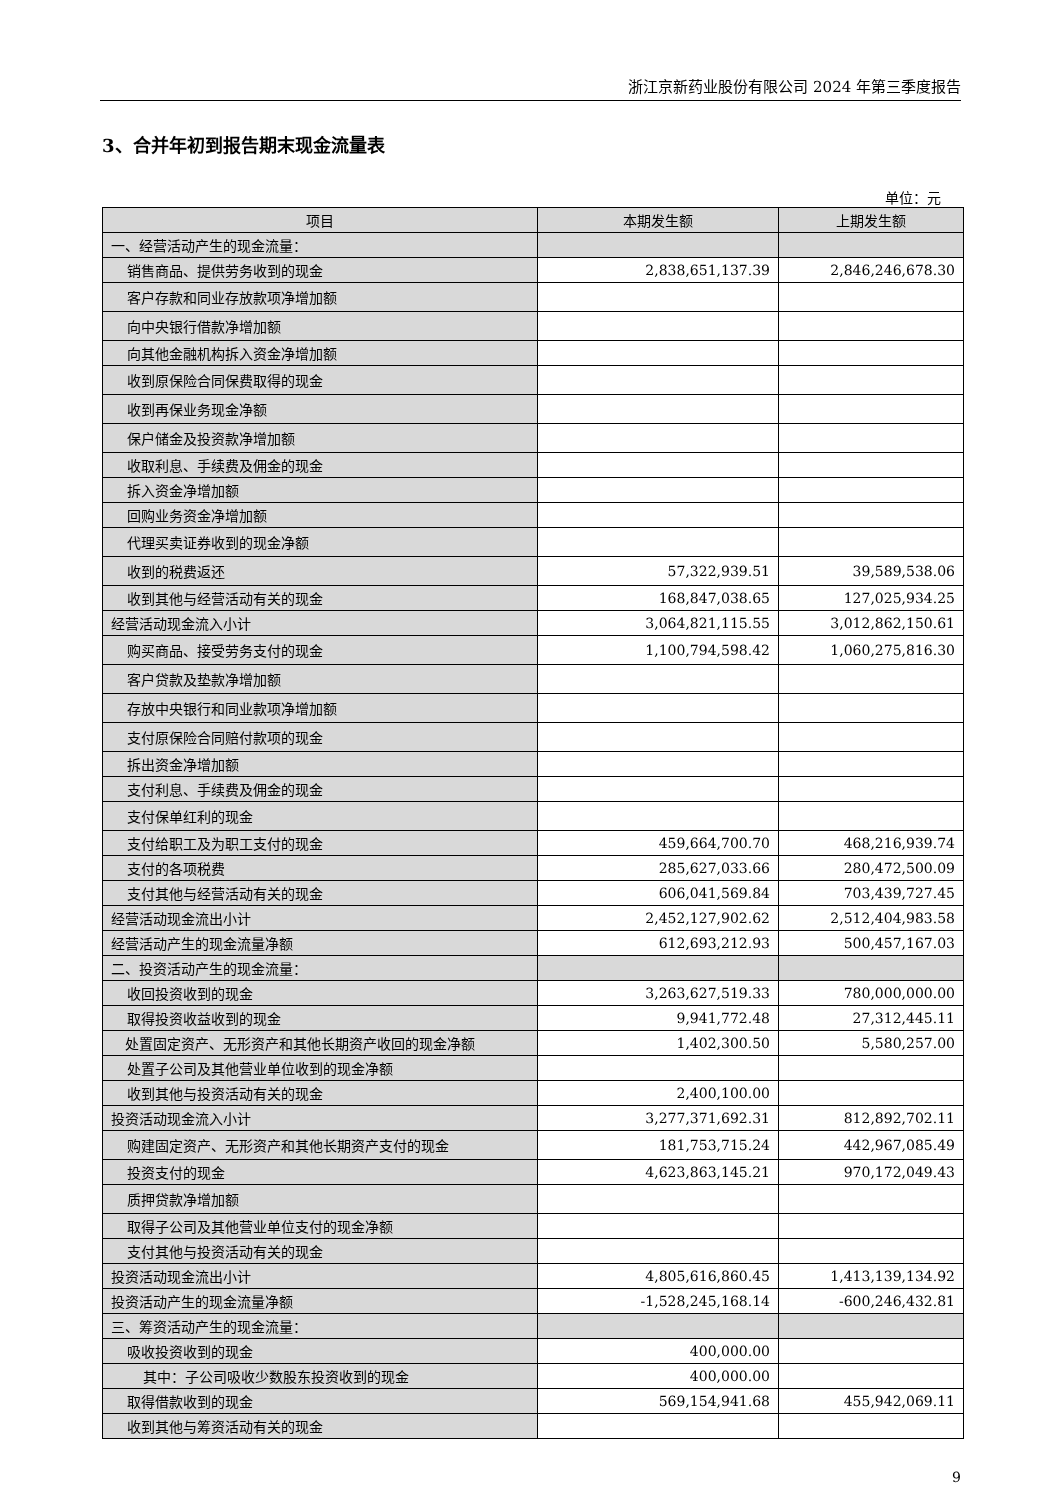浙江京新药业股份有限公司 2024 年第三季度报告
3、合并年初到报告期末现金流量表
单位：元
| 项目 | 本期发生额 | 上期发生额 |
| --- | --- | --- |
| 一、经营活动产生的现金流量： | | |
| 销售商品、提供劳务收到的现金 | 2,838,651,137.39 | 2,846,246,678.30 |
| 客户存款和同业存放款项净增加额 | | |
| 向中央银行借款净增加额 | | |
| 向其他金融机构拆入资金净增加额 | | |
| 收到原保险合同保费取得的现金 | | |
| 收到再保业务现金净额 | | |
| 保户储金及投资款净增加额 | | |
| 收取利息、手续费及佣金的现金 | | |
| 拆入资金净增加额 | | |
| 回购业务资金净增加额 | | |
| 代理买卖证券收到的现金净额 | | |
| 收到的税费返还 | 57,322,939.51 | 39,589,538.06 |
| 收到其他与经营活动有关的现金 | 168,847,038.65 | 127,025,934.25 |
| 经营活动现金流入小计 | 3,064,821,115.55 | 3,012,862,150.61 |
| 购买商品、接受劳务支付的现金 | 1,100,794,598.42 | 1,060,275,816.30 |
| 客户贷款及垫款净增加额 | | |
| 存放中央银行和同业款项净增加额 | | |
| 支付原保险合同赔付款项的现金 | | |
| 拆出资金净增加额 | | |
| 支付利息、手续费及佣金的现金 | | |
| 支付保单红利的现金 | | |
| 支付给职工及为职工支付的现金 | 459,664,700.70 | 468,216,939.74 |
| 支付的各项税费 | 285,627,033.66 | 280,472,500.09 |
| 支付其他与经营活动有关的现金 | 606,041,569.84 | 703,439,727.45 |
| 经营活动现金流出小计 | 2,452,127,902.62 | 2,512,404,983.58 |
| 经营活动产生的现金流量净额 | 612,693,212.93 | 500,457,167.03 |
| 二、投资活动产生的现金流量： | | |
| 收回投资收到的现金 | 3,263,627,519.33 | 780,000,000.00 |
| 取得投资收益收到的现金 | 9,941,772.48 | 27,312,445.11 |
| 处置固定资产、无形资产和其他长期资产收回的现金净额 | 1,402,300.50 | 5,580,257.00 |
| 处置子公司及其他营业单位收到的现金净额 | | |
| 收到其他与投资活动有关的现金 | 2,400,100.00 | |
| 投资活动现金流入小计 | 3,277,371,692.31 | 812,892,702.11 |
| 购建固定资产、无形资产和其他长期资产支付的现金 | 181,753,715.24 | 442,967,085.49 |
| 投资支付的现金 | 4,623,863,145.21 | 970,172,049.43 |
| 质押贷款净增加额 | | |
| 取得子公司及其他营业单位支付的现金净额 | | |
| 支付其他与投资活动有关的现金 | | |
| 投资活动现金流出小计 | 4,805,616,860.45 | 1,413,139,134.92 |
| 投资活动产生的现金流量净额 | -1,528,245,168.14 | -600,246,432.81 |
| 三、筹资活动产生的现金流量： | | |
| 吸收投资收到的现金 | 400,000.00 | |
| 其中：子公司吸收少数股东投资收到的现金 | 400,000.00 | |
| 取得借款收到的现金 | 569,154,941.68 | 455,942,069.11 |
| 收到其他与筹资活动有关的现金 | | |
9